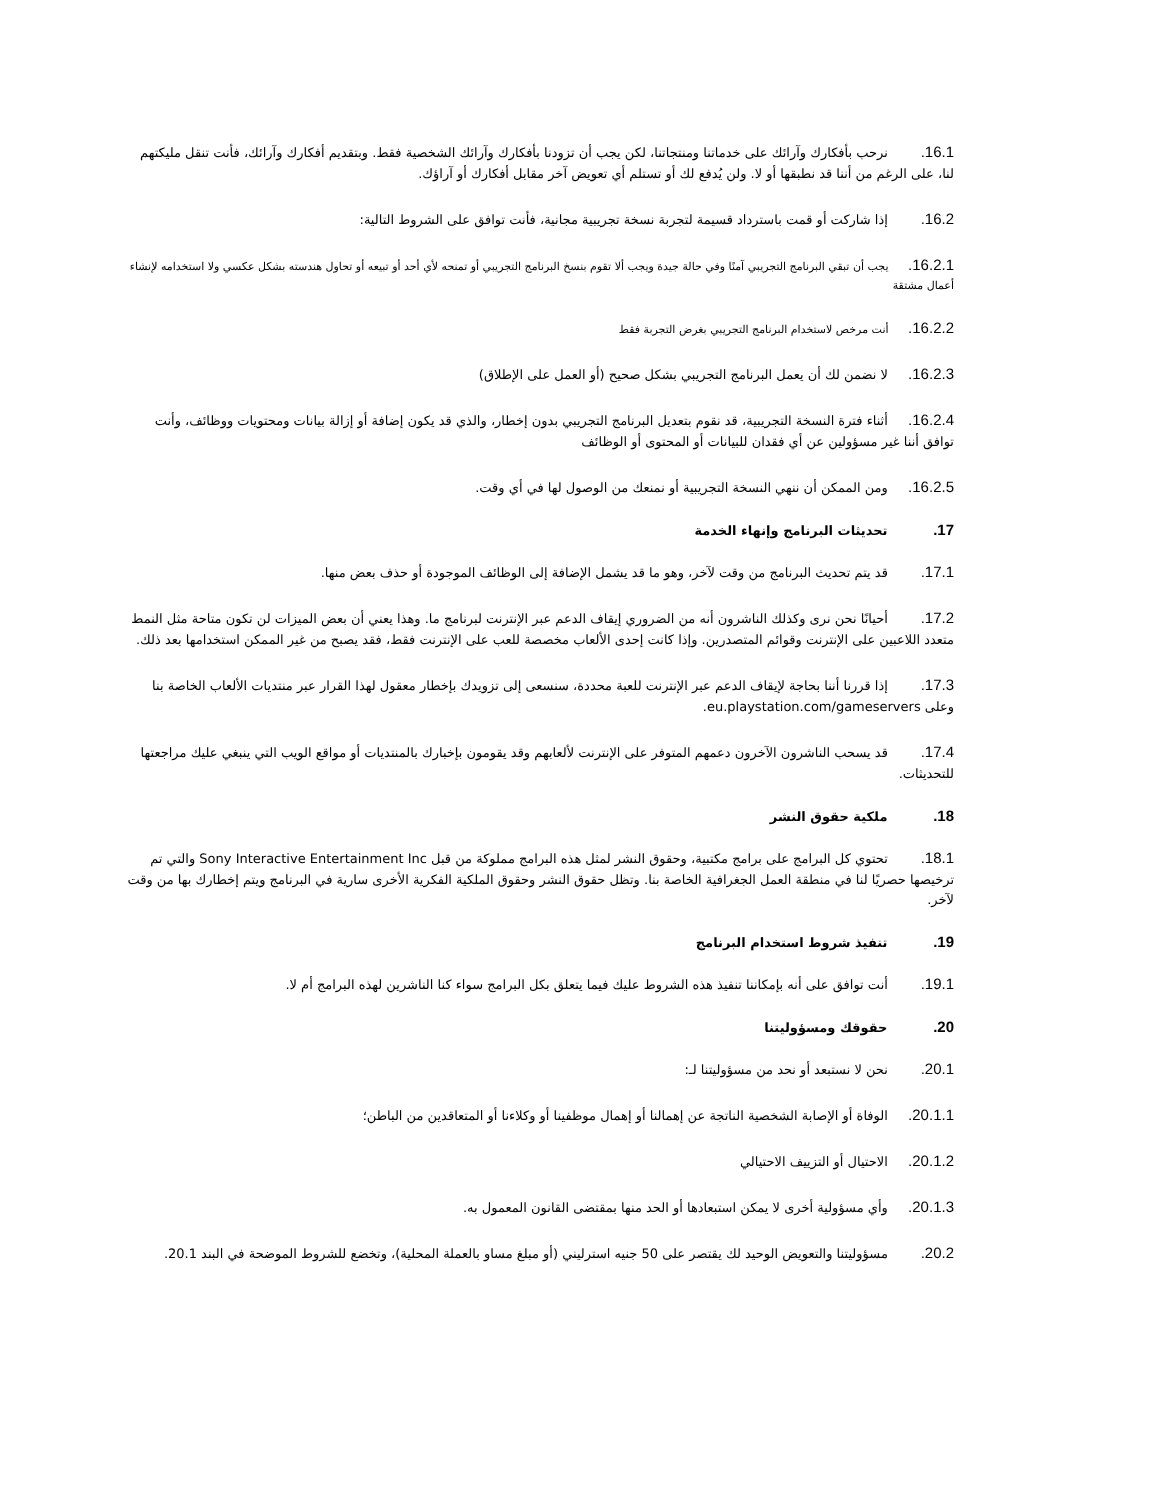16.1. نرحب بأفكارك وآرائك على خدماتنا ومنتجاتنا، لكن يجب أن تزودنا بأفكارك وآرائك الشخصية فقط. وبتقديم أفكارك وآرائك، فأنت تنقل مليكتهم لنا، على الرغم من أننا قد نطبقها أو لا. ولن يُدفع لك أو تستلم أي تعويض آخر مقابل أفكارك أو آراؤك.
16.2. إذا شاركت أو قمت باسترداد قسيمة لتجربة نسخة تجريبية مجانية، فأنت توافق على الشروط التالية:
16.2.1. يجب أن تبقي البرنامج التجريبي آمنًا وفي حالة جيدة ويجب ألا تقوم بنسخ البرنامج التجريبي أو تمنحه لأي أحد أو تبيعه أو تحاول هندسته بشكل عكسي ولا استخدامه لإنشاء أعمال مشتقة
16.2.2. أنت مرخص لاستخدام البرنامج التجريبي بغرض التجربة فقط
16.2.3. لا نضمن لك أن يعمل البرنامج التجريبي بشكل صحيح (أو العمل على الإطلاق)
16.2.4. أثناء فترة النسخة التجريبية، قد نقوم بتعديل البرنامج التجريبي بدون إخطار، والذي قد يكون إضافة أو إزالة بيانات ومحتويات ووظائف، وأنت توافق أننا غير مسؤولين عن أي فقدان للبيانات أو المحتوى أو الوظائف
16.2.5. ومن الممكن أن ننهي النسخة التجريبية أو نمنعك من الوصول لها في أي وقت.
17. تحديثات البرنامج وإنهاء الخدمة
17.1. قد يتم تحديث البرنامج من وقت لآخر، وهو ما قد يشمل الإضافة إلى الوظائف الموجودة أو حذف بعض منها.
17.2. أحيانًا نحن نرى وكذلك الناشرون أنه من الضروري إيقاف الدعم عبر الإنترنت لبرنامج ما. وهذا يعني أن بعض الميزات لن تكون متاحة مثل النمط متعدد اللاعبين على الإنترنت وقوائم المتصدرين. وإذا كانت إحدى الألعاب مخصصة للعب على الإنترنت فقط، فقد يصبح من غير الممكن استخدامها بعد ذلك.
17.3. إذا قررنا أننا بحاجة لإيقاف الدعم عبر الإنترنت للعبة محددة، سنسعى إلى تزويدك بإخطار معقول لهذا القرار عبر منتديات الألعاب الخاصة بنا وعلى eu.playstation.com/gameservers.
17.4. قد يسحب الناشرون الآخرون دعمهم المتوفر على الإنترنت لألعابهم وقد يقومون بإخبارك بالمنتديات أو مواقع الويب التي ينبغي عليك مراجعتها للتحديثات.
18. ملكية حقوق النشر
18.1. تحتوي كل البرامج على برامج مكتبية، وحقوق النشر لمثل هذه البرامج مملوكة من قبل Sony Interactive Entertainment Inc والتي تم ترخيصها حصريًا لنا في منطقة العمل الجغرافية الخاصة بنا. وتظل حقوق النشر وحقوق الملكية الفكرية الأخرى سارية في البرنامج ويتم إخطارك بها من وقت لآخر.
19. تنفيذ شروط استخدام البرنامج
19.1. أنت توافق على أنه بإمكاننا تنفيذ هذه الشروط عليك فيما يتعلق بكل البرامج سواء كنا الناشرين لهذه البرامج أم لا.
20. حقوقك ومسؤوليتنا
20.1. نحن لا نستبعد أو نحد من مسؤوليتنا لـ:
20.1.1. الوفاة أو الإصابة الشخصية الناتجة عن إهمالنا أو إهمال موظفينا أو وكلاءنا أو المتعاقدين من الباطن؛
20.1.2. الاحتيال أو التزييف الاحتيالي
20.1.3. وأي مسؤولية أخرى لا يمكن استبعادها أو الحد منها بمقتضى القانون المعمول به.
20.2. مسؤوليتنا والتعويض الوحيد لك يقتصر على 50 جنيه استرليني (أو مبلغ مساو بالعملة المحلية)، وتخضع للشروط الموضحة في البند 20.1.